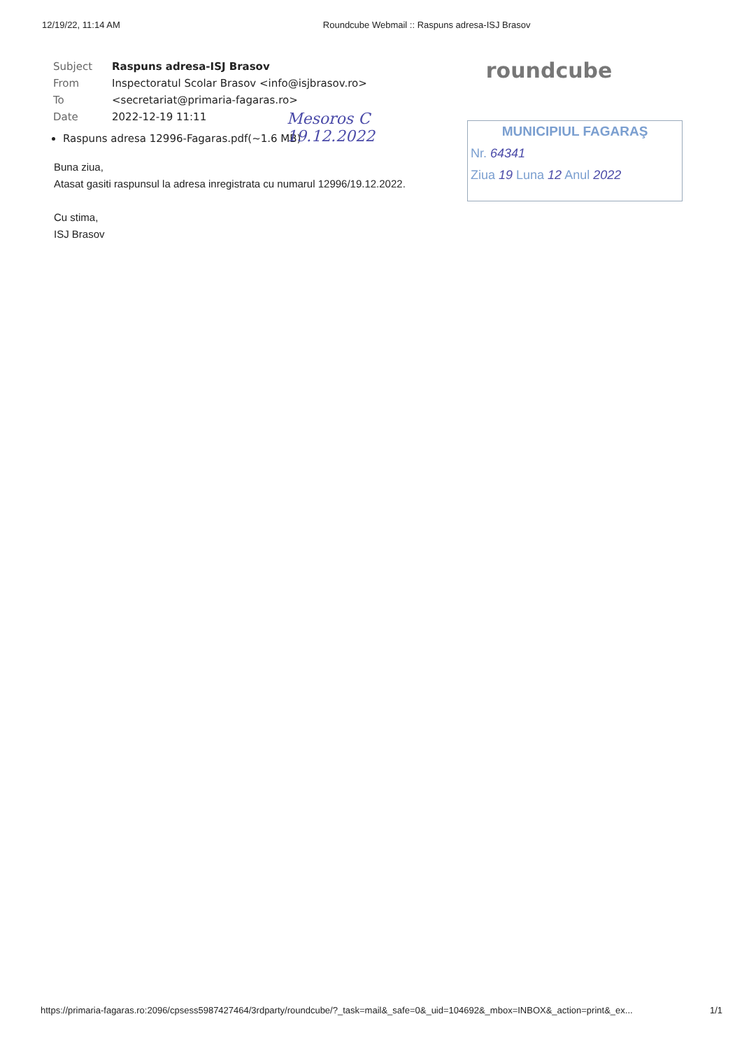12/19/22, 11:14 AM Roundcube Webmail :: Raspuns adresa-ISJ Brasov
| Subject | Raspuns adresa-ISJ Brasov |
| From | Inspectoratul Scolar Brasov <info@isjbrasov.ro> |
| To | <secretariat@primaria-fagaras.ro> |
| Date | 2022-12-19 11:11 |
roundcube
Raspuns adresa 12996-Fagaras.pdf(~1.6 MB)
Mesoros C
19.12.2022
MUNICIPIUL FAGARAŞ
Nr. 64341
Ziua 19 Luna 12 Anul 2022
Buna ziua,
Atasat gasiti raspunsul la adresa inregistrata cu numarul 12996/19.12.2022.
Cu stima,
ISJ Brasov
https://primaria-fagaras.ro:2096/cpsess5987427464/3rdparty/roundcube/?_task=mail&_safe=0&_uid=104692&_mbox=INBOX&_action=print&_ex... 1/1